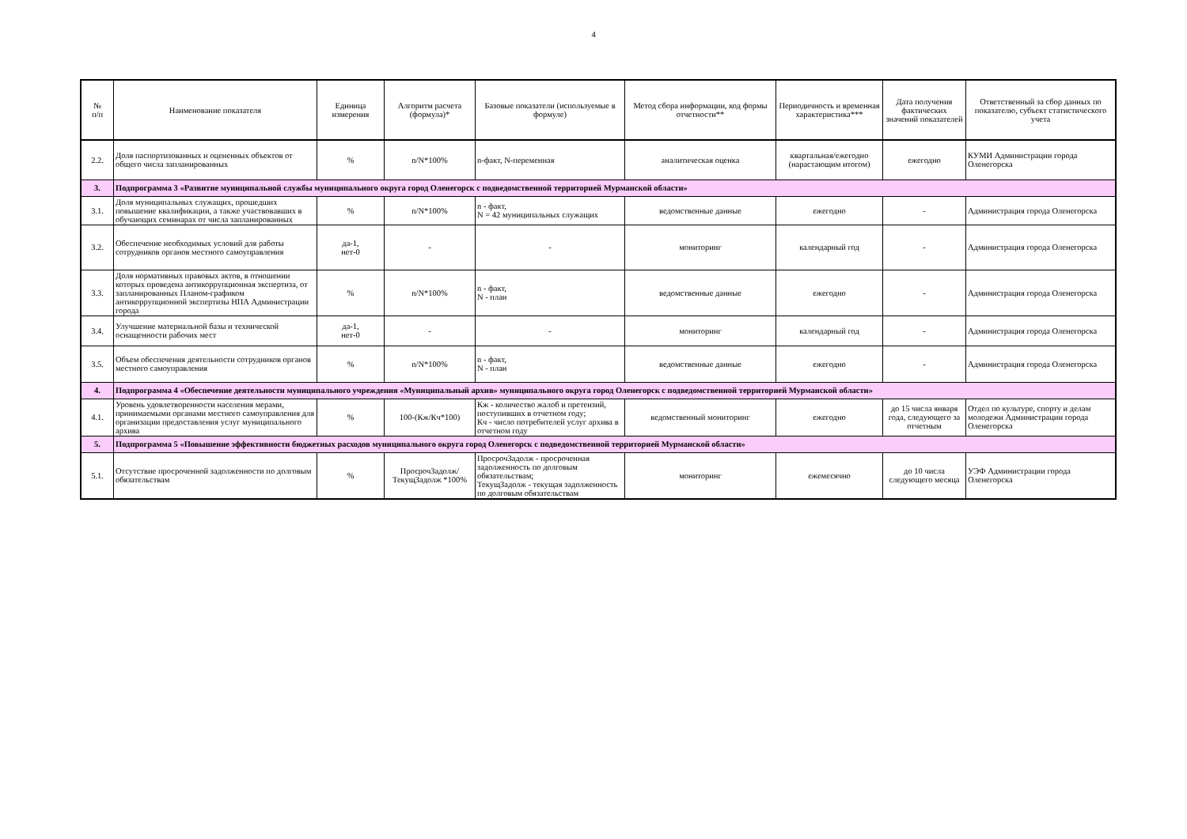4
| № п/п | Наименование показателя | Единица измерения | Алгоритм расчета (формула)* | Базовые показатели (используемые в формуле) | Метод сбора информации, код формы отчетности** | Периодичность и временная характеристика*** | Дата получения фактических значений показателей | Ответственный за сбор данных по показателю, субъект статистического учета |
| --- | --- | --- | --- | --- | --- | --- | --- | --- |
| 2.2. | Доля паспортизованных и оцененных объектов от общего числа запланированных | % | n/N*100% | n-факт, N-переменная | аналитическая оценка | квартальная/ежегодно (нарастающим итогом) | ежегодно | КУМИ Администрации города Оленегорска |
| 3. | Подпрограмма 3 «Развитие муниципальной службы муниципального округа город Оленегорск с подведомственной территорией Мурманской области» | | | | | | | |
| 3.1. | Доля муниципальных служащих, прошедших повышение квалификации, а также участвовавших в обучающих семинарах от числа запланированных | % | n/N*100% | n - факт, N = 42 муниципальных служащих | ведомственные данные | ежегодно | - | Администрация города Оленегорска |
| 3.2. | Обеспечение необходимых условий для работы сотрудников органов местного самоуправления | да-1, нет-0 | - | - | мониторинг | календарный год | - | Администрация города Оленегорска |
| 3.3. | Доля нормативных правовых актов, в отношении которых проведена антикоррупционная экспертиза, от запланированных Планом-графиком антикоррупционной экспертизы НПА Администрации города | % | n/N*100% | n - факт, N - план | ведомственные данные | ежегодно | - | Администрация города Оленегорска |
| 3.4. | Улучшение материальной базы и технической оснащенности рабочих мест | да-1, нет-0 | - | - | мониторинг | календарный год | - | Администрация города Оленегорска |
| 3.5. | Объем обеспечения деятельности сотрудников органов местного самоуправления | % | n/N*100% | n - факт, N - план | ведомственные данные | ежегодно | - | Администрация города Оленегорска |
| 4. | Подпрограмма 4 «Обеспечение деятельности муниципального учреждения «Муниципальный архив» муниципального округа город Оленегорск с подведомственной территорией Мурманской области» | | | | | | | |
| 4.1. | Уровень удовлетворенности населения мерами, принимаемыми органами местного самоуправления для организации предоставления услуг муниципального архива | % | 100-(Кж/Кч*100) | Кж - количество жалоб и претензий, поступивших в отчетном году; Кч - число потребителей услуг архива в отчетном году | ведомственный мониторинг | ежегодно | до 15 числа января года, следующего за отчетным | Отдел по культуре, спорту и делам молодежи Администрации города Оленегорска |
| 5. | Подпрограмма 5 «Повышение эффективности бюджетных расходов муниципального округа город Оленегорск с подведомственной территорией Мурманской области» | | | | | | | |
| 5.1. | Отсутствие просроченной задолженности по долговым обязательствам | % | ПросрочЗадолж/ ТекущЗадолж *100% | ПросрочЗадолж - просроченная задолженность по долговым обязательствам; ТекущЗадолж - текущая задолженность по долговым обязательствам | мониторинг | ежемесячно | до 10 числа следующего месяца | УЭФ Администрации города Оленегорска |